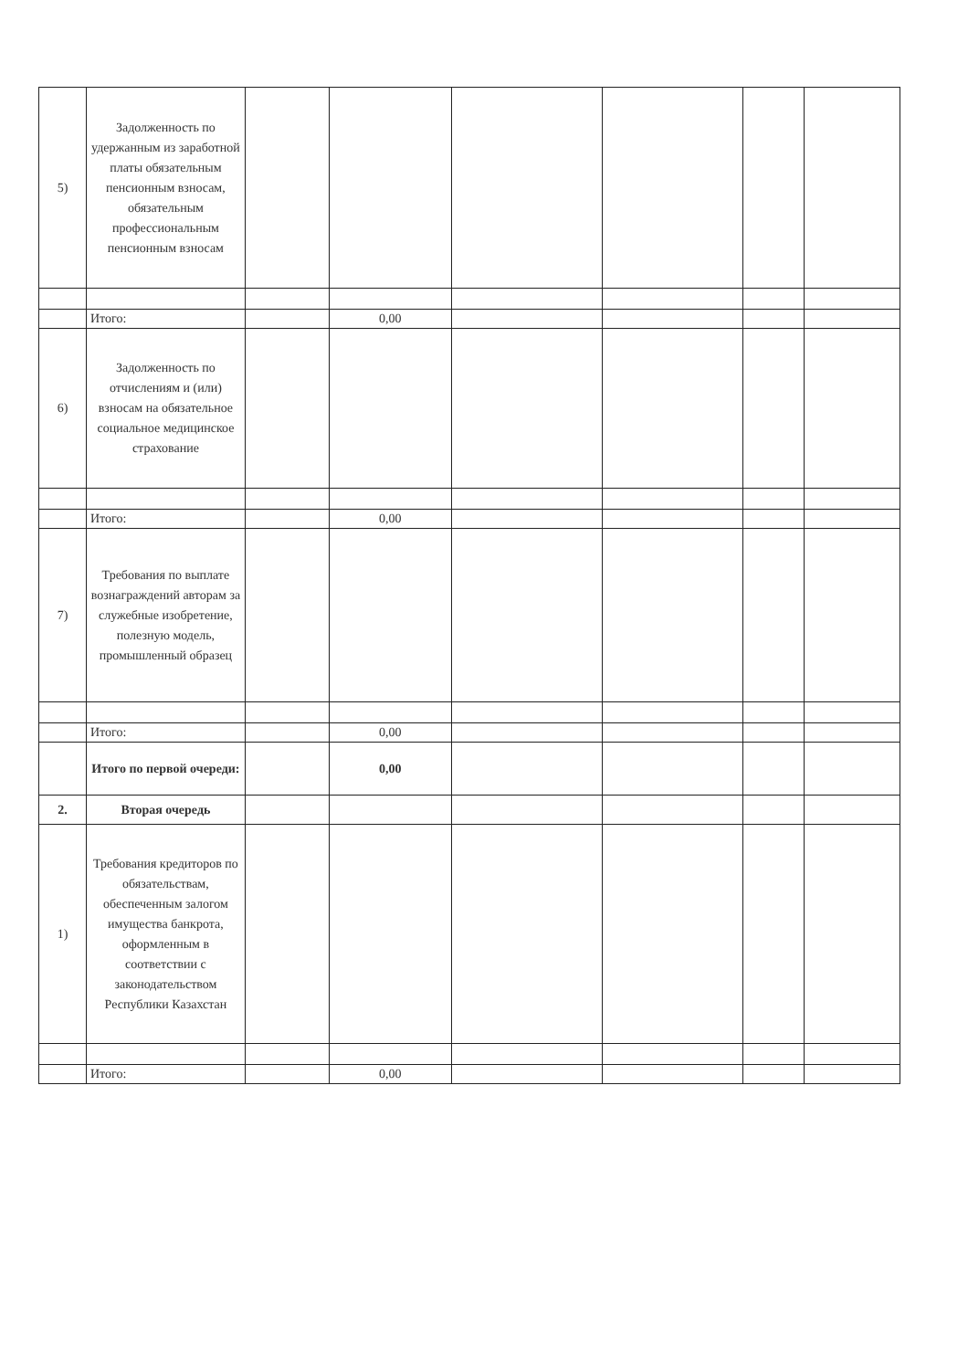| 5) | Задолженность по удержанным из заработной платы обязательным пенсионным взносам, обязательным профессиональным пенсионным взносам | | | | | | |
| | Итого: | | 0,00 | | | | |
| 6) | Задолженность по отчислениям и (или) взносам на обязательное социальное медицинское страхование | | | | | | |
| | Итого: | | 0,00 | | | | |
| 7) | Требования по выплате вознаграждений авторам за служебные изобретение, полезную модель, промышленный образец | | | | | | |
| | Итого: | | 0,00 | | | | |
| | Итого по первой очереди: | | 0,00 | | | | |
| 2. | Вторая очередь | | | | | | |
| 1) | Требования кредиторов по обязательствам, обеспеченным залогом имущества банкрота, оформленным в соответствии с законодательством Республики Казахстан | | | | | | |
| | Итого: | | 0,00 | | | | |